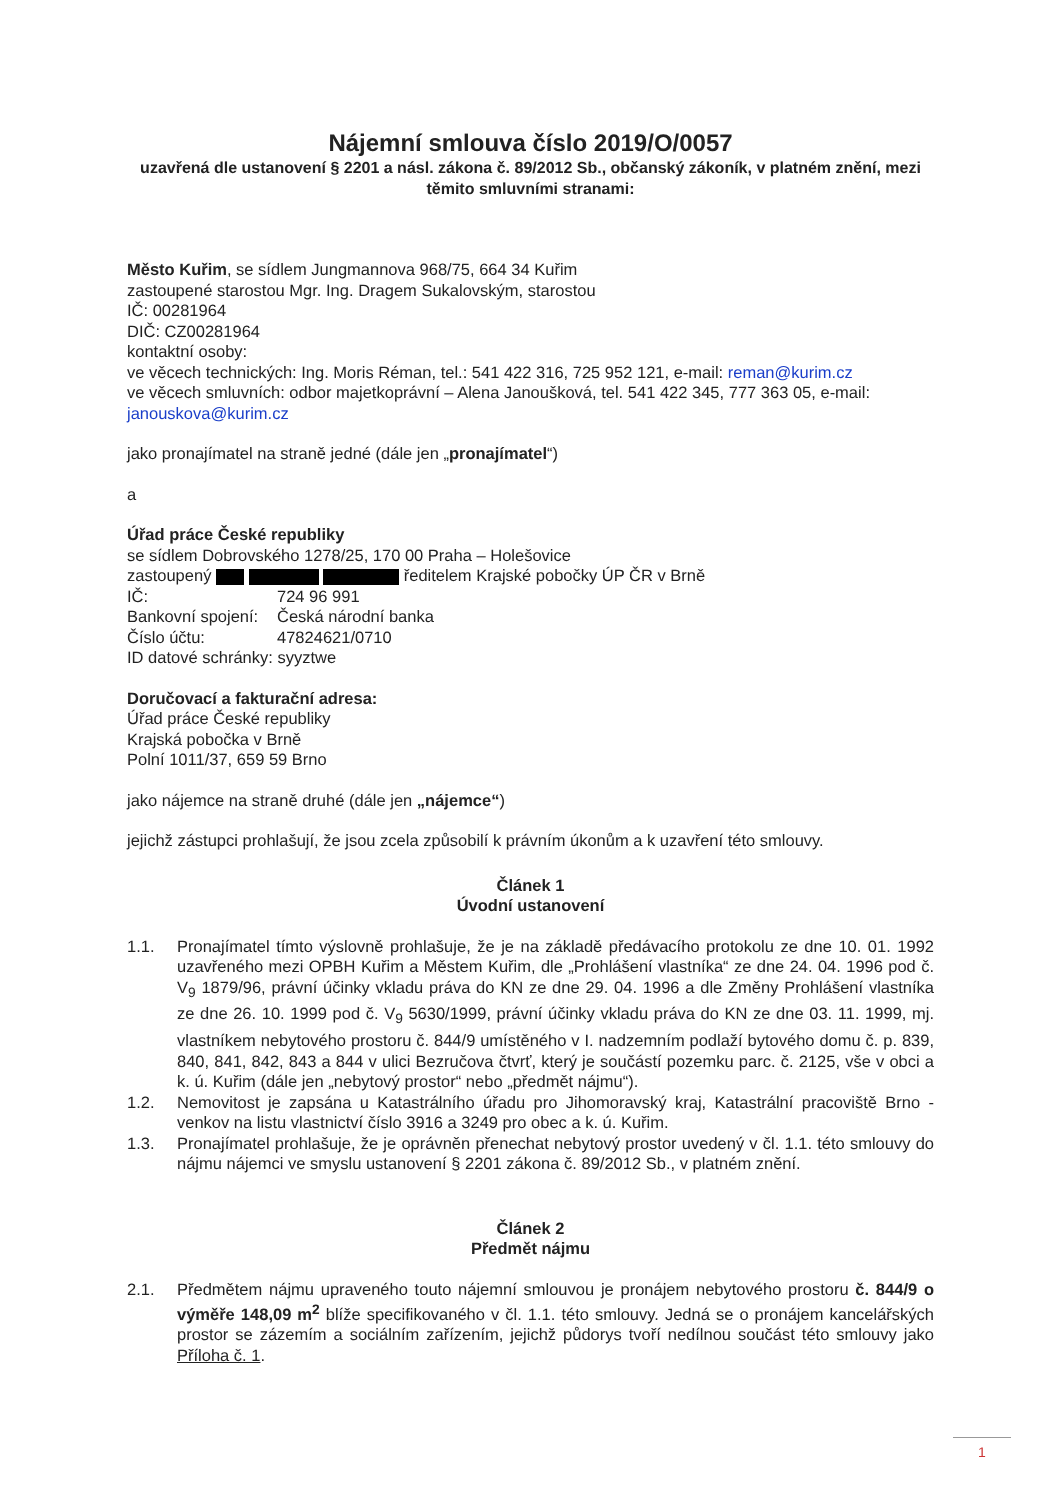Nájemní smlouva číslo 2019/O/0057
uzavřená dle ustanovení § 2201 a násl. zákona č. 89/2012 Sb., občanský zákoník, v platném znění, mezi těmito smluvními stranami:
Město Kuřim, se sídlem Jungmannova 968/75, 664 34 Kuřim
zastoupené starostou Mgr. Ing. Dragem Sukalovským, starostou
IČ: 00281964
DIČ: CZ00281964
kontaktní osoby:
ve věcech technických: Ing. Moris Réman, tel.: 541 422 316, 725 952 121, e-mail: reman@kurim.cz
ve věcech smluvních: odbor majetkoprávní – Alena Janoušková, tel. 541 422 345, 777 363 05, e-mail: janouskova@kurim.cz
jako pronajímatel na straně jedné (dále jen „pronajímatel“)
a
Úřad práce České republiky
se sídlem Dobrovského 1278/25, 170 00 Praha – Holešovice
zastoupený ředitelem Krajské pobočky ÚP ČR v Brně
IČ: 724 96 991
Bankovní spojení: Česká národní banka
Číslo účtu: 47824621/0710
ID datové schránky: syyztwe
Doručovací a fakturační adresa:
Úřad práce České republiky
Krajská pobočka v Brně
Polní 1011/37, 659 59 Brno
jako nájemce na straně druhé (dále jen „nájemce“)
jejichž zástupci prohlašují, že jsou zcela způsobilí k právním úkonům a k uzavření této smlouvy.
Článek 1
Úvodní ustanovení
1.1. Pronajímatel tímto výslovně prohlašuje, že je na základě předávacího protokolu ze dne 10. 01. 1992 uzavřeného mezi OPBH Kuřim a Městem Kuřim, dle „Prohlášení vlastníka“ ze dne 24. 04. 1996 pod č. V<sub>9</sub> 1879/96, právní účinky vkladu práva do KN ze dne 29. 04. 1996 a dle Změny Prohlášení vlastníka ze dne 26. 10. 1999 pod č. V<sub>9</sub> 5630/1999, právní účinky vkladu práva do KN ze dne 03. 11. 1999, mj. vlastníkem nebytového prostoru č. 844/9 umístěného v I. nadzemním podlaží bytového domu č. p. 839, 840, 841, 842, 843 a 844 v ulici Bezručova čtvrť, který je součástí pozemku parc. č. 2125, vše v obci a k. ú. Kuřim (dále jen „nebytový prostor“ nebo „předmět nájmu“).
1.2. Nemovitost je zapsána u Katastrálního úřadu pro Jihomoravský kraj, Katastrální pracoviště Brno - venkov na listu vlastnictví číslo 3916 a 3249 pro obec a k. ú. Kuřim.
1.3. Pronajímatel prohlašuje, že je oprávněn přenechat nebytový prostor uvedený v čl. 1.1. této smlouvy do nájmu nájemci ve smyslu ustanovení § 2201 zákona č. 89/2012 Sb., v platném znění.
Článek 2
Předmět nájmu
2.1. Předmětem nájmu upraveného touto nájemní smlouvou je pronájem nebytového prostoru č. 844/9 o výměře 148,09 m<sup>2</sup> blíže specifikovaného v čl. 1.1. této smlouvy. Jedná se o pronájem kancelářských prostor se zázemím a sociálním zařízením, jejichž půdorys tvoří nedílnou součást této smlouvy jako Příloha č. 1.
1